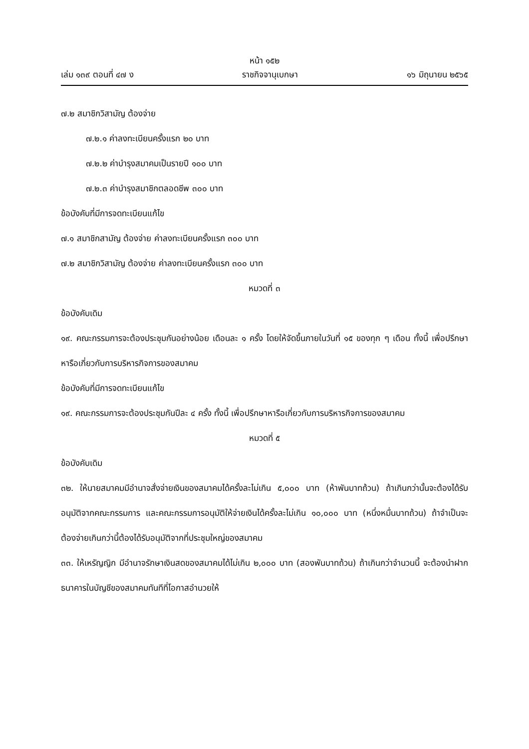หน้า ๑๕๒
เล่ม ๑๓๙ ตอนที่ ๔๗ ง ราชกิจจานุเบกษา ๑๖ มิถุนายน ๒๕๖๕
๗.๒ สมาชิกวิสามัญ ต้องจ่าย
๗.๒.๑ ค่าลงทะเบียนครั้งแรก ๒๐ บาท
๗.๒.๒ ค่าบำรุงสมาคมเป็นรายปี ๑๐๐ บาท
๗.๒.๓ ค่าบำรุงสมาชิกตลอดชีพ ๓๐๐ บาท
ข้อบังคับที่มีการจดทะเบียนแก้ไข
๗.๑ สมาชิกสามัญ ต้องจ่าย ค่าลงทะเบียนครั้งแรก ๓๐๐ บาท
๗.๒ สมาชิกวิสามัญ ต้องจ่าย ค่าลงทะเบียนครั้งแรก ๓๐๐ บาท
หมวดที่ ๓
ข้อบังคับเดิม
๑๙. คณะกรรมการจะต้องประชุมกันอย่างน้อย เดือนละ ๑ ครั้ง โดยให้จัดขึ้นภายในวันที่ ๑๕ ของทุก ๆ เดือน ทั้งนี้ เพื่อปรึกษาหารือเกี่ยวกับการบริหารกิจการของสมาคม
ข้อบังคับที่มีการจดทะเบียนแก้ไข
๑๙. คณะกรรมการจะต้องประชุมกันปีละ ๔ ครั้ง ทั้งนี้ เพื่อปรึกษาหารือเกี่ยวกับการบริหารกิจการของสมาคม
หมวดที่ ๕
ข้อบังคับเดิม
๓๒. ให้นายสมาคมมีอำนาจสั่งจ่ายเงินของสมาคมได้ครั้งละไม่เกิน ๕,๐๐๐ บาท (ห้าพันบาทถ้วน) ถ้าเกินกว่านั้นจะต้องได้รับอนุมัติจากคณะกรรมการ และคณะกรรมการอนุมัติให้จ่ายเงินได้ครั้งละไม่เกิน ๑๐,๐๐๐ บาท (หนึ่งหมื่นบาทถ้วน) ถ้าจำเป็นจะต้องจ่ายเกินกว่านี้ต้องได้รับอนุมัติจากที่ประชุมใหญ่ของสมาคม
๓๓. ให้เหรัญญิก มีอำนาจรักษาเงินสดของสมาคมได้ไม่เกิน ๒,๐๐๐ บาท (สองพันบาทถ้วน) ถ้าเกินกว่าจำนวนนี้ จะต้องนำฝากธนาคารในบัญชีของสมาคมทันทีที่โอกาสอำนวยให้